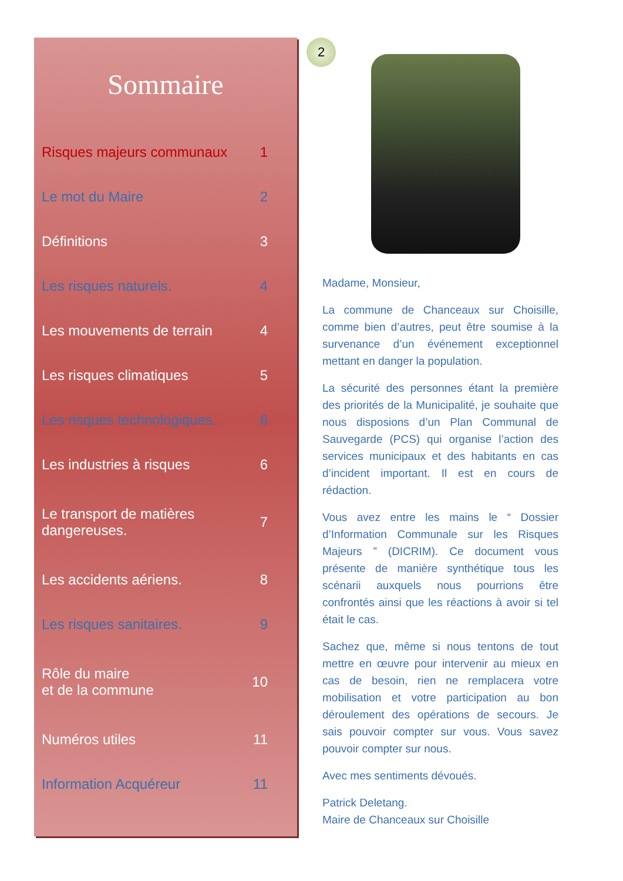Sommaire
Risques majeurs communaux 1
Le mot du Maire 2
Définitions 3
Les risques naturels. 4
Les mouvements de terrain 4
Les risques climatiques 5
Les risques technologiques. . 6
Les industries à risques 6
Le transport de matières
dangereuses. 7
Les accidents aériens. 8
Les risques sanitaires. 9
Rôle du maire
et de la commune 10
Numéros utiles 11
Information Acquéreur 11
2
Madame, Monsieur,
La commune de Chanceaux sur Choisille, comme bien d’autres, peut être soumise à la survenance d’un événement exceptionnel mettant en danger la population.
La sécurité des personnes étant la première des priorités de la Municipalité, je souhaite que nous disposions d’un Plan Communal de Sauvegarde (PCS) qui organise l’action des services municipaux et des habitants en cas d’incident important. Il est en cours de rédaction.
Vous avez entre les mains le “ Dossier d’Information Communale sur les Risques Majeurs ” (DICRIM). Ce document vous présente de manière synthétique tous les scénarii auxquels nous pourrions être confrontés ainsi que les réactions à avoir si tel était le cas.
Sachez que, même si nous tentons de tout mettre en œuvre pour intervenir au mieux en cas de besoin, rien ne remplacera votre mobilisation et votre participation au bon déroulement des opérations de secours. Je sais pouvoir compter sur vous. Vous savez pouvoir compter sur nous.
Avec mes sentiments dévoués.
Patrick Deletang.
Maire de Chanceaux sur Choisille